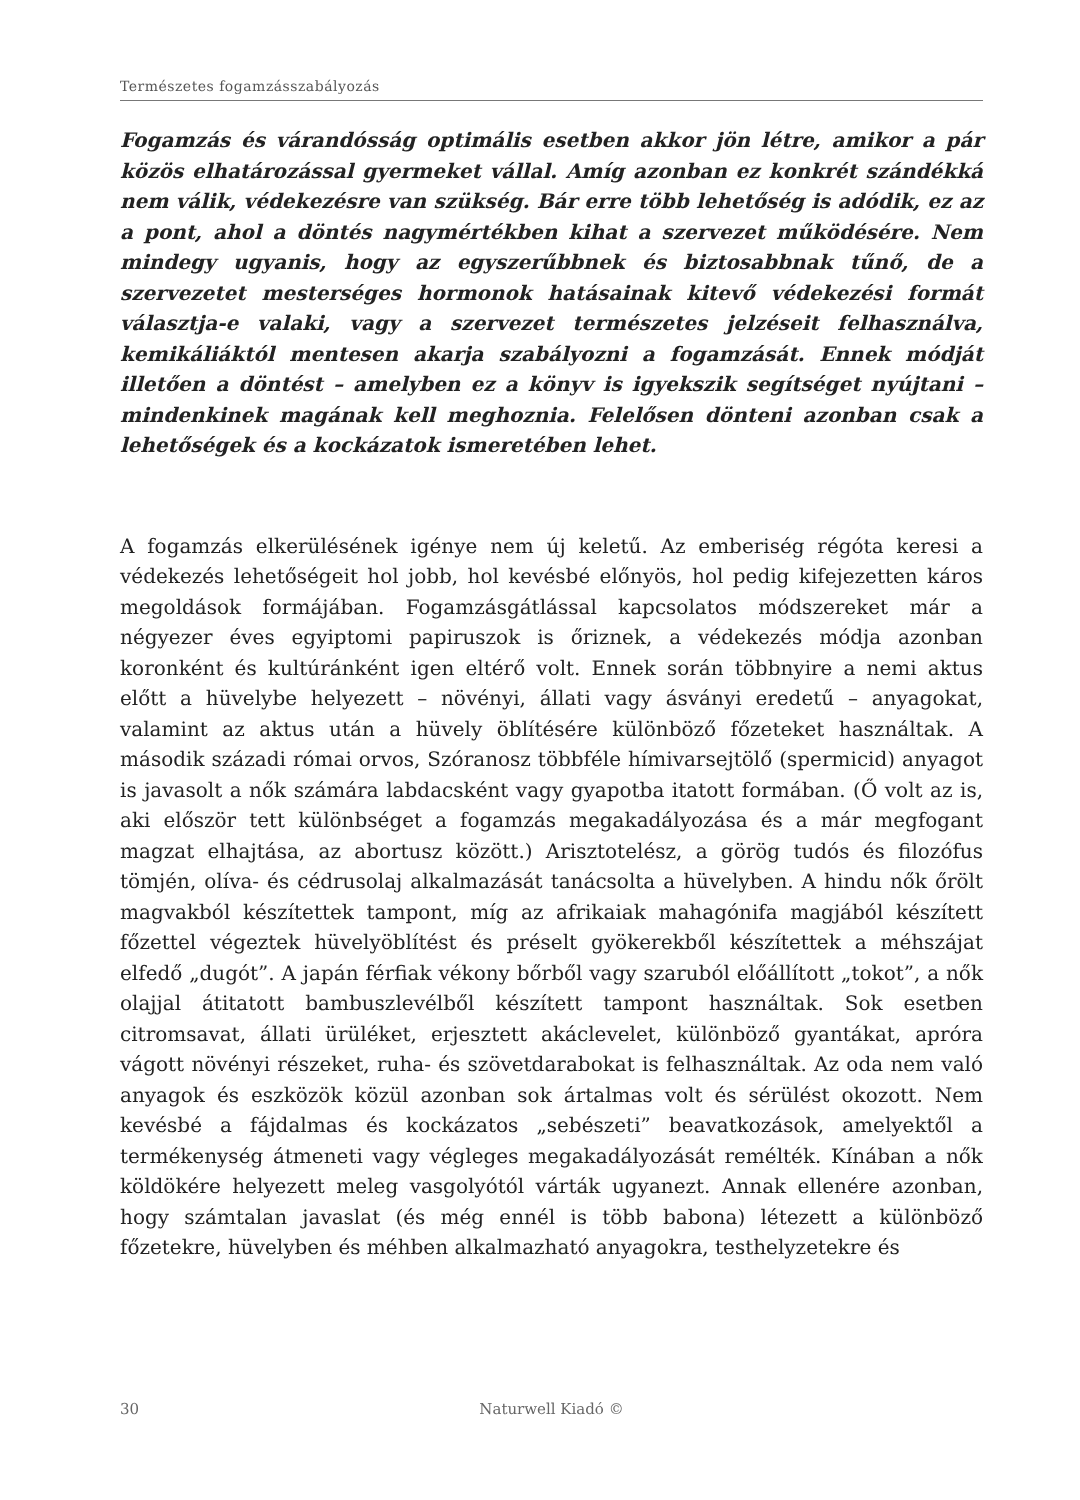Természetes fogamzásszabályozás
Fogamzás és várandósság optimális esetben akkor jön létre, amikor a pár közös elhatározással gyermeket vállal. Amíg azonban ez konkrét szándékká nem válik, védekezésre van szükség. Bár erre több lehetőség is adódik, ez az a pont, ahol a döntés nagymértékben kihat a szervezet működésére. Nem mindegy ugyanis, hogy az egyszerűbbnek és biztosabbnak tűnő, de a szervezetet mesterséges hormonok hatásainak kitevő védekezési formát választja-e valaki, vagy a szervezet természetes jelzéseit felhasználva, kemikáliáktól mentesen akarja szabályozni a fogamzását. Ennek módját illetően a döntést – amelyben ez a könyv is igyekszik segítséget nyújtani – mindenkinek magának kell meghoznia. Felelősen dönteni azonban csak a lehetőségek és a kockázatok ismeretében lehet.
A fogamzás elkerülésének igénye nem új keletű. Az emberiség régóta keresi a védekezés lehetőségeit hol jobb, hol kevésbé előnyös, hol pedig kifejezetten káros megoldások formájában. Fogamzásgátlással kapcsolatos módszereket már a négyezer éves egyiptomi papiruszok is őriznek, a védekezés módja azonban koronként és kultúránként igen eltérő volt. Ennek során többnyire a nemi aktus előtt a hüvelybe helyezett – növényi, állati vagy ásványi eredetű – anyagokat, valamint az aktus után a hüvely öblítésére különböző főzeteket használtak. A második századi római orvos, Szóranosz többféle hímivarsejtölő (spermicid) anyagot is javasolt a nők számára labdacsként vagy gyapotba itatott formában. (Ő volt az is, aki először tett különbséget a fogamzás megakadályozása és a már megfogant magzat elhajtása, az abortusz között.) Arisztotelész, a görög tudós és filozófus tömjén, olíva- és cédrusolaj alkalmazását tanácsolta a hüvelyben. A hindu nők őrölt magvakból készítettek tampont, míg az afrikaiak mahagónifa magjából készített főzettel végeztek hüvelyöblítést és préselt gyökerekből készítettek a méhszájat elfedő „dugót”. A japán férfiak vékony bőrből vagy szaruból előállított „tokot”, a nők olajjal átitatott bambuszlevélből készített tampont használtak. Sok esetben citromsavat, állati ürüléket, erjesztett akáclevelet, különböző gyantákat, apróra vágott növényi részeket, ruha- és szövetdarabokat is felhasználtak. Az oda nem való anyagok és eszközök közül azonban sok ártalmas volt és sérülést okozott. Nem kevésbé a fájdalmas és kockázatos „sebészeti” beavatkozások, amelyektől a termékenység átmeneti vagy végleges megakadályozását remélték. Kínában a nők köldökére helyezett meleg vasgolyótól várták ugyanezt. Annak ellenére azonban, hogy számtalan javaslat (és még ennél is több babona) létezett a különböző főzetekre, hüvelyben és méhben alkalmazható anyagokra, testhelyzetekre és
30 Naturwell Kiadó ©